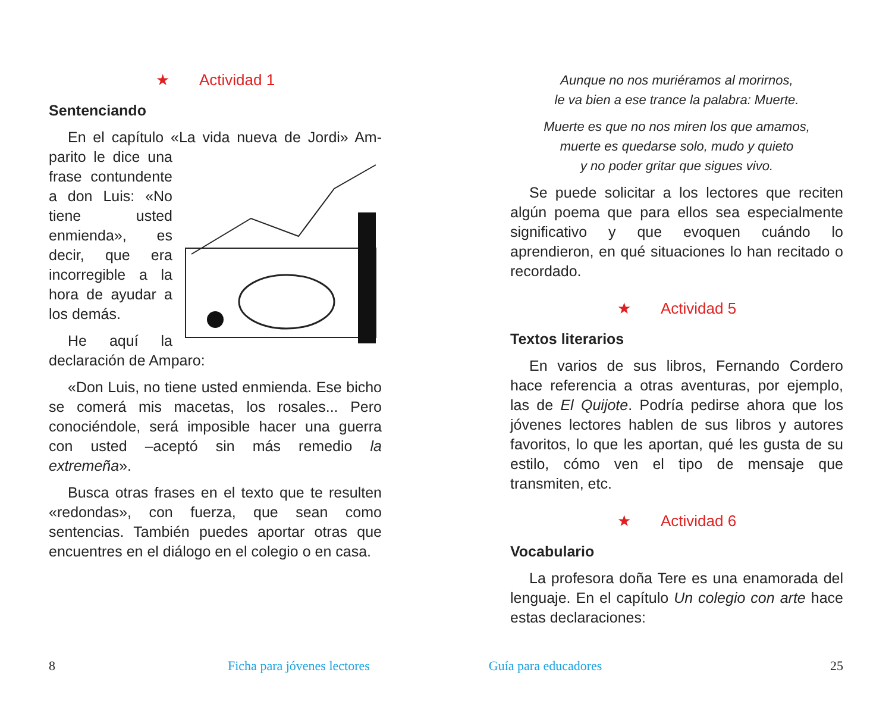★ Actividad 1
Sentenciando
En el capítulo «La vida nueva de Jordi» Am- parito le dice una frase contundente a don Luis: «No tiene usted enmienda», es decir, que era incorregible a la hora de ayudar a los demás.
He aquí la declaración de Amparo:
«Don Luis, no tiene usted enmienda. Ese bicho se comerá mis macetas, los rosales... Pero conociéndole, será imposible hacer una guerra con usted –aceptó sin más remedio la extremeña».
Busca otras frases en el texto que te resulten «redondas», con fuerza, que sean como sentencias. También puedes aportar otras que encuentres en el diálogo en el colegio o en casa.
Aunque no nos muriéramos al morirnos,
le va bien a ese trance la palabra: Muerte.
Muerte es que no nos miren los que amamos,
muerte es quedarse solo, mudo y quieto
y no poder gritar que sigues vivo.
Se puede solicitar a los lectores que reciten algún poema que para ellos sea especialmente significativo y que evoquen cuándo lo aprendieron, en qué situaciones lo han recitado o recordado.
★ Actividad 5
Textos literarios
En varios de sus libros, Fernando Cordero hace referencia a otras aventuras, por ejemplo, las de El Quijote. Podría pedirse ahora que los jóvenes lectores hablen de sus libros y autores favoritos, lo que les aportan, qué les gusta de su estilo, cómo ven el tipo de mensaje que transmiten, etc.
★ Actividad 6
Vocabulario
La profesora doña Tere es una enamorada del lenguaje. En el capítulo Un colegio con arte hace estas declaraciones:
8 Ficha para jóvenes lectores Guía para educadores 25